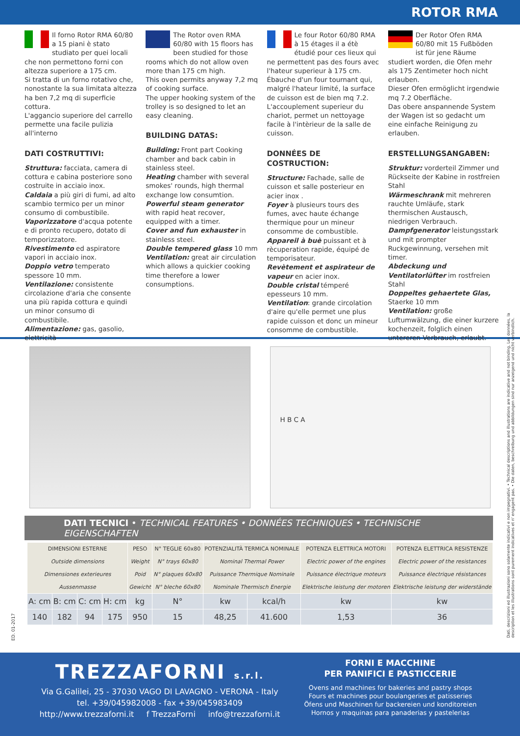ROTOR RMA
Il forno Rotor RMA 60/80 a 15 piani è stato studiato per quei locali che non permettono forni con altezza superiore a 175 cm.
Si tratta di un forno rotativo che, nonostante la sua limitata altezza ha ben 7,2 mq di superficie cottura.
L'aggancio superiore del carrello permette una facile pulizia all'interno
DATI COSTRUTTIVI:
Struttura: facciata, camera di cottura e cabina posteriore sono costruite in acciaio inox.
Caldaia a più giri di fumi, ad alto scambio termico per un minor consumo di combustibile.
Vaporizzatore d'acqua potente e di pronto recupero, dotato di temporizzatore.
Rivestimento ed aspiratore vapori in acciaio inox.
Doppio vetro temperato spessore 10 mm.
Ventilazione: consistente circolazione d'aria che consente una più rapida cottura e quindi un minor consumo di combustibile.
Alimentazione: gas, gasolio, elettricità
The Rotor oven RMA 60/80 with 15 floors has been studied for those rooms which do not allow oven more than 175 cm high.
This oven permits anyway 7,2 mq of cooking surface.
The upper hooking system of the trolley is so designed to let an easy cleaning.
BUILDING DATAS:
Building: Front part Cooking chamber and back cabin in stainless steel.
Heating chamber with several smokes' rounds, high thermal exchange low consumtion.
Powerful steam generator with rapid heat recover, equipped with a timer.
Cover and fun exhauster in stainless steel.
Double tempered glass 10 mm
Ventilation: great air circulation which allows a quickier cooking time therefore a lower consumptions.
Le four Rotor 60/80 RMA à 15 étages il a étè étudié pour ces lieux qui ne permettent pas des fours avec l'hateur superieur à 175 cm.
Ébauche d'un four tournant qui, malgré l'hateur limité, la surface de cuisson est de bien mq 7.2.
L'accouplement superieur du chariot, permet un nettoyage facile à l'intèrieur de la salle de cuisson.
DONNÉES DE COSTRUCTION:
Structure: Fachade, salle de cuisson et salle posterieur en acier inox .
Foyer à plusieurs tours des fumes, avec haute échange thermique pour un mineur consomme de combustible.
Appareil à buè puissant et à rècuperation rapide, équipé de temporisateur.
Revètement et aspirateur de vapeur en acier inox.
Double cristal témperé epesseurs 10 mm.
Ventilation: grande circolation d'aire qu'elle permet une plus rapide cuisson et donc un mineur consomme de combustible.
Der Rotor Ofen RMA 60/80 mit 15 Fußböden ist für jene Räume studiert worden, die Ofen mehr als 175 Zentimeter hoch nicht erlauben.
Dieser Ofen ermöglicht irgendwie mq 7.2 Oberfläche.
Das obere anspannende System der Wagen ist so gedacht um eine einfache Reinigung zu erlauben.
ERSTELLUNGSANGABEN:
Struktur: vorderteil Zimmer und Rückseite der Kabine in rostfreien Stahl
Wärmeschrank mit mehreren rauchte Umläufe, stark thermischen Austausch, niedrigen Verbrauch.
Dampfgenerator leistungsstark und mit prompter Ruckgewinnung, versehen mit timer.
Abdeckung und Ventilatorlüfter im rostfreien Stahl
Doppeltes gehaertete Glas, Staerke 10 mm
Ventilation: große Luftumwälzung, die einer kurzere kochenzeit, folglich einen untereren Verbrauch, erlaubt.
H B C A
DATI TECNICI • TECHNICAL FEATURES • DONNÉES TECHNIQUES • TECHNISCHE EIGENSCHAFTEN
| DIMENSIONI ESTERNE Outside dimensions Dimensiones exterieures Aussenmasse | | | | PESO Weight Poid Gewicht | N° TEGLIE 60x80 N° trays 60x80 N° plaques 60x80 N° bleche 60x80 | POTENZIALITÀ TERMICA NOMINALE Nominal Thermal Power Puissance Thermique Nominale Nominale Thermisch Energie | | POTENZA ELETTRICA MOTORI Electric power of the engines Puissance électrique moteurs Elektrische leistung der motoren | POTENZA ELETTRICA RESISTENZE Electric power of the resistances Puissance électrique résistances Elektrische leistung der widerstände |
| --- | --- | --- | --- | --- | --- | --- | --- | --- | --- |
| A: cm | B: cm | C: cm | H: cm | kg | N° | kw | kcal/h | kw | kw |
| 140 | 182 | 94 | 175 | 950 | 15 | 48,25 | 41.600 | 1,53 | 36 |
ED. 01-2017
Dati, descrizioni ed illustrazioni sono solamente indicativi e non impegnativi. • Technical descriptions and illustrations are indicative and not binding. Les données, la description et les illustrations sont purement indicatives et n' engagent pas. • Die daten, beschreibung und abbildungen sind nur anzeigend und nicht verbindlich.
TREZZAFORNI s.r.l.
Via G.Galilei, 25 - 37030 VAGO DI LAVAGNO - VERONA - Italy
tel. +39/045982008 - fax +39/045983409
http://www.trezzaforni.it f TrezzaForni info@trezzaforni.it
FORNI E MACCHINE
PER PANIFICI E PASTICCERIE
Ovens and machines for bakeries and pastry shops
Fours et machines pour boulangeries et patisseries
Öfens und Maschinen fur backereien und konditoreien
Hornos y maquinas para panaderias y pastelerias